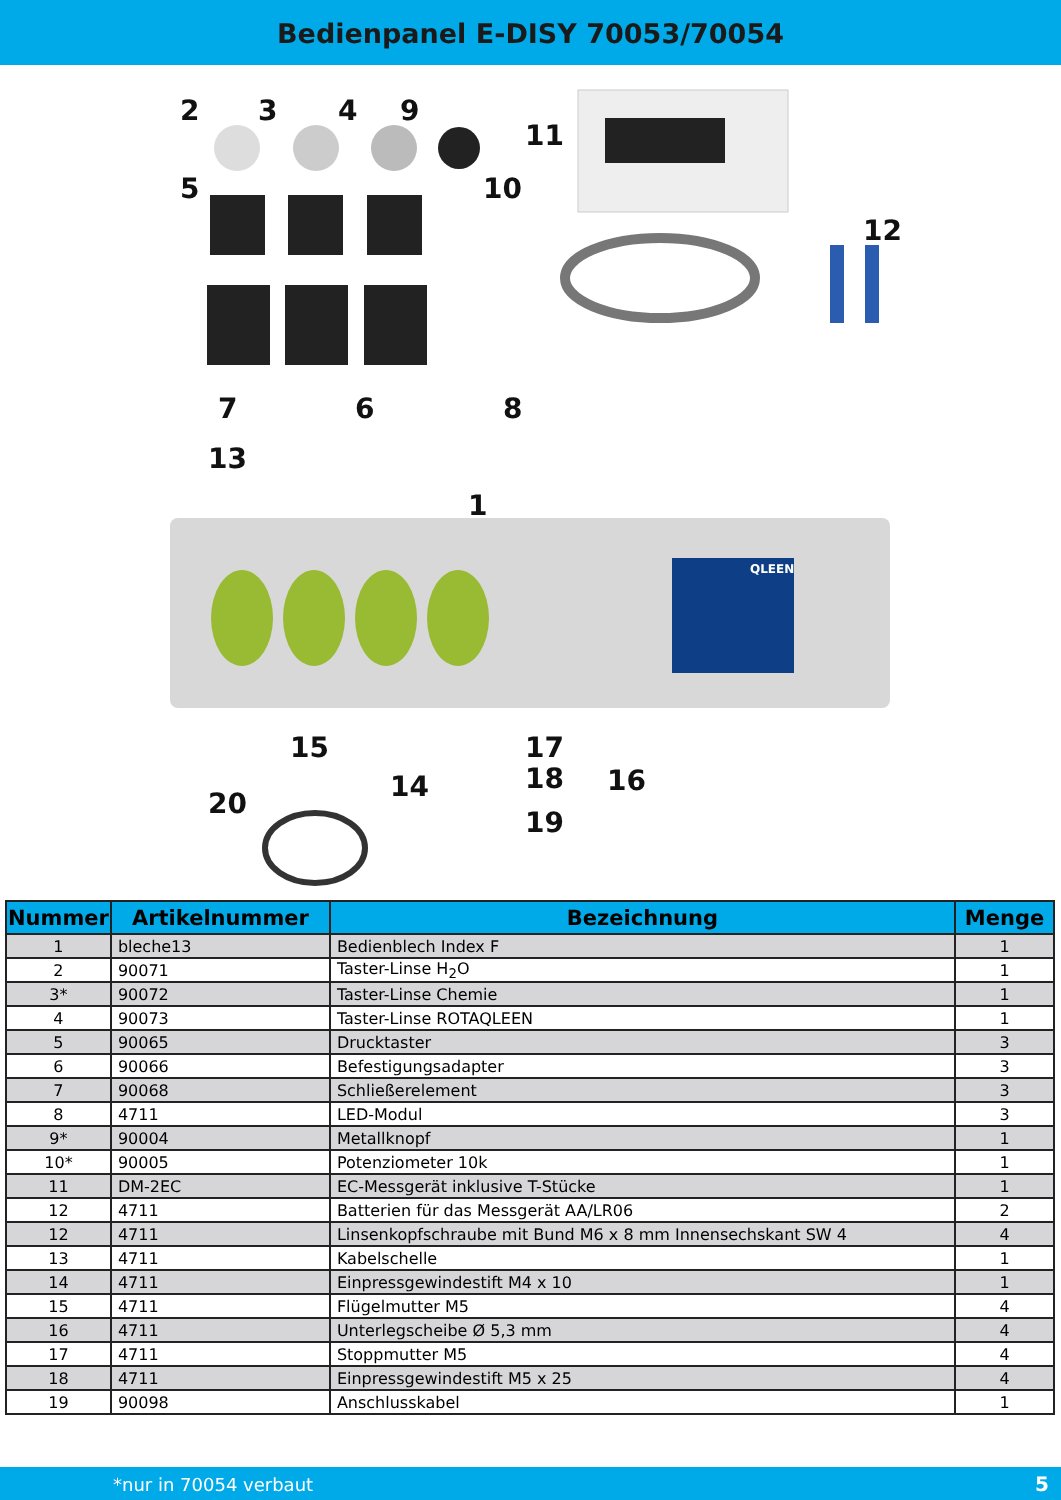Bedienpanel E-DISY 70053/70054
2
3
4
9
11
5
10
12
7
6
8
13
1
15
14
17
16
18
20
19
QLEEN
| Nummer | Artikelnummer | Bezeichnung | Menge |
| --- | --- | --- | --- |
| 1 | bleche13 | Bedienblech Index F | 1 |
| 2 | 90071 | Taster-Linse H<sub>2</sub>O | 1 |
| 3* | 90072 | Taster-Linse Chemie | 1 |
| 4 | 90073 | Taster-Linse ROTAQLEEN | 1 |
| 5 | 90065 | Drucktaster | 3 |
| 6 | 90066 | Befestigungsadapter | 3 |
| 7 | 90068 | Schließerelement | 3 |
| 8 | 4711 | LED-Modul | 3 |
| 9* | 90004 | Metallknopf | 1 |
| 10* | 90005 | Potenziometer 10k | 1 |
| 11 | DM-2EC | EC-Messgerät inklusive T-Stücke | 1 |
| 12 | 4711 | Batterien für das Messgerät AA/LR06 | 2 |
| 12 | 4711 | Linsenkopfschraube mit Bund M6 x 8 mm Innensechskant SW 4 | 4 |
| 13 | 4711 | Kabelschelle | 1 |
| 14 | 4711 | Einpressgewindestift M4 x 10 | 1 |
| 15 | 4711 | Flügelmutter M5 | 4 |
| 16 | 4711 | Unterlegscheibe Ø 5,3 mm | 4 |
| 17 | 4711 | Stoppmutter M5 | 4 |
| 18 | 4711 | Einpressgewindestift M5 x 25 | 4 |
| 19 | 90098 | Anschlusskabel | 1 |
*nur in 70054 verbaut 5